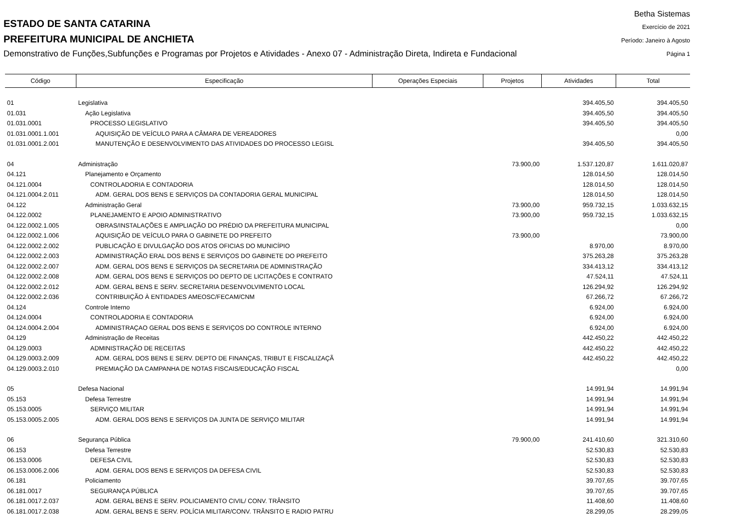ESTADO DE SANTA CATARINA
PREFEITURA MUNICIPAL DE ANCHIETA
Demonstrativo de Funções,Subfunções e Programas por Projetos e Atividades - Anexo 07 - Administração Direta, Indireta e Fundacional
Betha Sistemas
Exercício de 2021
Período: Janeiro à Agosto
Página 1
| Código | Especificação | Operações Especiais | Projetos | Atividades | Total |
| --- | --- | --- | --- | --- | --- |
| 01 | Legislativa | | | 394.405,50 | 394.405,50 |
| 01.031 | Ação Legislativa | | | 394.405,50 | 394.405,50 |
| 01.031.0001 | PROCESSO LEGISLATIVO | | | 394.405,50 | 394.405,50 |
| 01.031.0001.1.001 | AQUISIÇÃO DE VEÍCULO PARA A CÂMARA DE VEREADORES | | | | 0,00 |
| 01.031.0001.2.001 | MANUTENÇÃO E DESENVOLVIMENTO DAS ATIVIDADES DO PROCESSO LEGISL | | | 394.405,50 | 394.405,50 |
| 04 | Administração | | 73.900,00 | 1.537.120,87 | 1.611.020,87 |
| 04.121 | Planejamento e Orçamento | | | 128.014,50 | 128.014,50 |
| 04.121.0004 | CONTROLADORIA E CONTADORIA | | | 128.014,50 | 128.014,50 |
| 04.121.0004.2.011 | ADM. GERAL DOS BENS E SERVIÇOS DA CONTADORIA GERAL MUNICIPAL | | | 128.014,50 | 128.014,50 |
| 04.122 | Administração Geral | | 73.900,00 | 959.732,15 | 1.033.632,15 |
| 04.122.0002 | PLANEJAMENTO E APOIO ADMINISTRATIVO | | 73.900,00 | 959.732,15 | 1.033.632,15 |
| 04.122.0002.1.005 | OBRAS/INSTALAÇÕES E AMPLIAÇÃO DO PRÉDIO DA PREFEITURA MUNICIPAL | | | | 0,00 |
| 04.122.0002.1.006 | AQUISIÇÃO DE VEÍCULO PARA O GABINETE DO PREFEITO | | 73.900,00 | | 73.900,00 |
| 04.122.0002.2.002 | PUBLICAÇÃO E DIVULGAÇÃO DOS ATOS OFICIAS DO MUNICÍPIO | | | 8.970,00 | 8.970,00 |
| 04.122.0002.2.003 | ADMINISTRAÇÃO ERAL DOS BENS E SERVIÇOS DO GABINETE DO PREFEITO | | | 375.263,28 | 375.263,28 |
| 04.122.0002.2.007 | ADM. GERAL DOS BENS E SERVIÇOS DA SECRETARIA DE ADMINISTRAÇÃO | | | 334.413,12 | 334.413,12 |
| 04.122.0002.2.008 | ADM. GERAL DOS BENS E SERVIÇOS DO DEPTO DE LICITAÇÕES E CONTRATO | | | 47.524,11 | 47.524,11 |
| 04.122.0002.2.012 | ADM. GERAL BENS E SERV. SECRETARIA DESENVOLVIMENTO LOCAL | | | 126.294,92 | 126.294,92 |
| 04.122.0002.2.036 | CONTRIBUIÇÃO À ENTIDADES AMEOSC/FECAM/CNM | | | 67.266,72 | 67.266,72 |
| 04.124 | Controle Interno | | | 6.924,00 | 6.924,00 |
| 04.124.0004 | CONTROLADORIA E CONTADORIA | | | 6.924,00 | 6.924,00 |
| 04.124.0004.2.004 | ADMINISTRAÇAO GERAL DOS BENS E SERVIÇOS DO CONTROLE INTERNO | | | 6.924,00 | 6.924,00 |
| 04.129 | Administração de Receitas | | | 442.450,22 | 442.450,22 |
| 04.129.0003 | ADMINISTRAÇÃO DE RECEITAS | | | 442.450,22 | 442.450,22 |
| 04.129.0003.2.009 | ADM. GERAL DOS BENS E SERV. DEPTO DE FINANÇAS, TRIBUT E FISCALIZAÇÃ | | | 442.450,22 | 442.450,22 |
| 04.129.0003.2.010 | PREMIAÇÃO DA CAMPANHA DE NOTAS FISCAIS/EDUCAÇÃO FISCAL | | | | 0,00 |
| 05 | Defesa Nacional | | | 14.991,94 | 14.991,94 |
| 05.153 | Defesa Terrestre | | | 14.991,94 | 14.991,94 |
| 05.153.0005 | SERVIÇO MILITAR | | | 14.991,94 | 14.991,94 |
| 05.153.0005.2.005 | ADM. GERAL DOS BENS E SERVIÇOS DA JUNTA DE SERVIÇO MILITAR | | | 14.991,94 | 14.991,94 |
| 06 | Segurança Pública | | 79.900,00 | 241.410,60 | 321.310,60 |
| 06.153 | Defesa Terrestre | | | 52.530,83 | 52.530,83 |
| 06.153.0006 | DEFESA CIVIL | | | 52.530,83 | 52.530,83 |
| 06.153.0006.2.006 | ADM. GERAL DOS BENS E SERVIÇOS DA DEFESA CIVIL | | | 52.530,83 | 52.530,83 |
| 06.181 | Policiamento | | | 39.707,65 | 39.707,65 |
| 06.181.0017 | SEGURANÇA PÚBLICA | | | 39.707,65 | 39.707,65 |
| 06.181.0017.2.037 | ADM. GERAL BENS E SERV. POLICIAMENTO CIVIL/ CONV. TRÂNSITO | | | 11.408,60 | 11.408,60 |
| 06.181.0017.2.038 | ADM. GERAL BENS E SERV. POLÍCIA MILITAR/CONV. TRÂNSITO E RADIO PATRU | | | 28.299,05 | 28.299,05 |